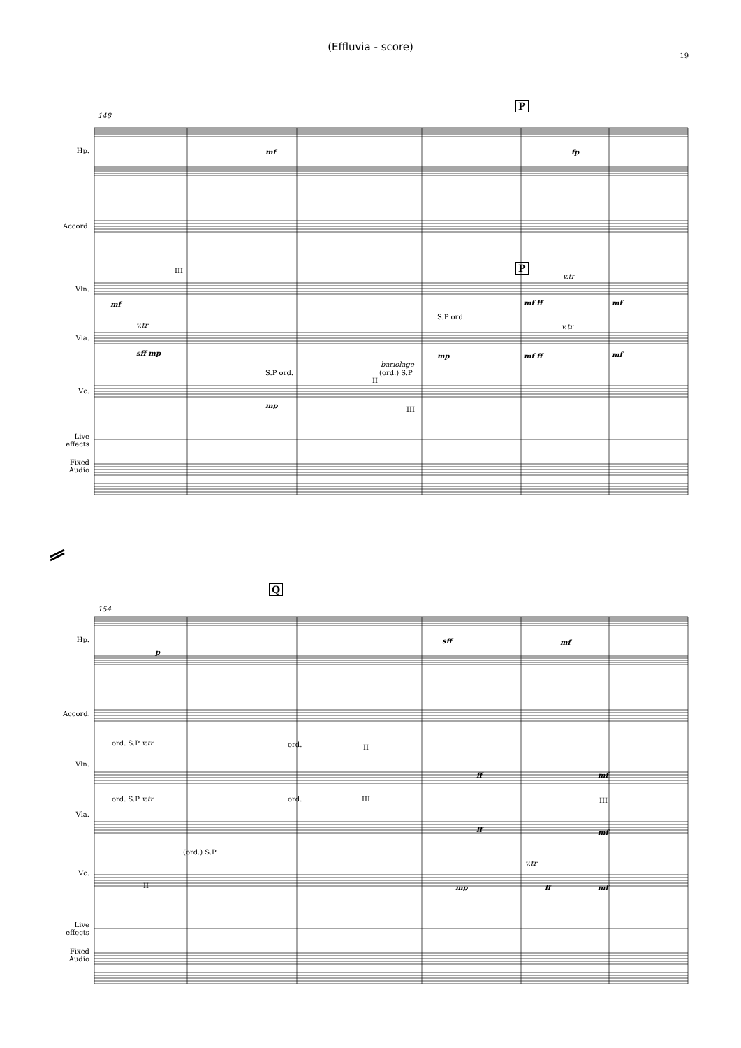(Effluvia - score)
19
P
P
Q
148
154
Hp.
Accord.
Vln.
Vla.
Vc.
Live effects
Fixed Audio
Hp.
Accord.
Vln.
Vla.
Vc.
Live effects
Fixed Audio
mf fp
III
v.tr
mf mf ff mf
v.tr
S.P ord.
v.tr
sff mp mp mf ff mf
bariolage
S.P ord. (ord.) S.P
II
III
mp
p
sff mf
ord. S.P v.tr ord. II
ff mf
ord. S.P v.tr ord. III III
ff mf
(ord.) S.P
v.tr
II mp ff mf